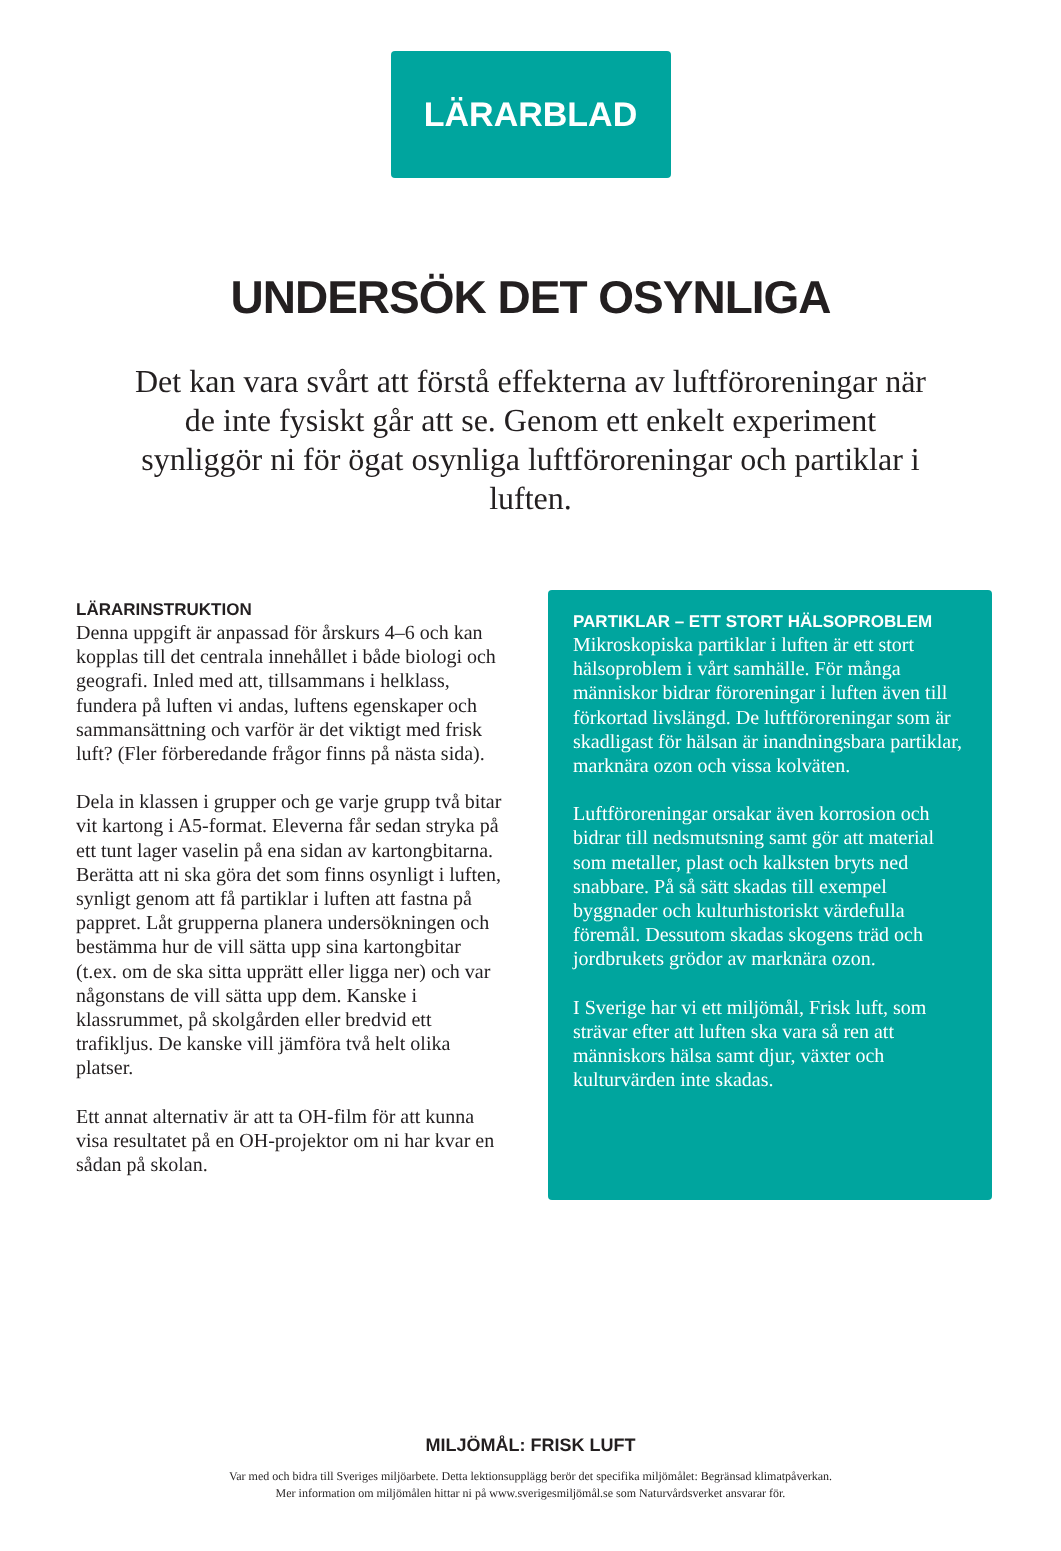LÄRARBLAD
UNDERSÖK DET OSYNLIGA
Det kan vara svårt att förstå effekterna av luftföroreningar när de inte fysiskt går att se. Genom ett enkelt experiment synliggör ni för ögat osynliga luftföroreningar och partiklar i luften.
LÄRARINSTRUKTION
Denna uppgift är anpassad för årskurs 4–6 och kan kopplas till det centrala innehållet i både biologi och geografi. Inled med att, tillsammans i helklass, fundera på luften vi andas, luftens egenskaper och sammansättning och varför är det viktigt med frisk luft? (Fler förberedande frågor finns på nästa sida).
Dela in klassen i grupper och ge varje grupp två bitar vit kartong i A5-format. Eleverna får sedan stryka på ett tunt lager vaselin på ena sidan av kartongbitarna. Berätta att ni ska göra det som finns osynligt i luften, synligt genom att få partiklar i luften att fastna på pappret. Låt grupperna planera undersökningen och bestämma hur de vill sätta upp sina kartongbitar (t.ex. om de ska sitta upprätt eller ligga ner) och var någonstans de vill sätta upp dem. Kanske i klassrummet, på skolgården eller bredvid ett trafikljus. De kanske vill jämföra två helt olika platser.
Ett annat alternativ är att ta OH-film för att kunna visa resultatet på en OH-projektor om ni har kvar en sådan på skolan.
PARTIKLAR – ETT STORT HÄLSOPROBLEM
Mikroskopiska partiklar i luften är ett stort hälsoproblem i vårt samhälle. För många människor bidrar föroreningar i luften även till förkortad livslängd. De luftföroreningar som är skadligast för hälsan är inandningsbara partiklar, marknära ozon och vissa kolväten.
Luftföroreningar orsakar även korrosion och bidrar till nedsmutsning samt gör att material som metaller, plast och kalksten bryts ned snabbare. På så sätt skadas till exempel byggnader och kulturhistoriskt värdefulla föremål. Dessutom skadas skogens träd och jordbrukets grödor av marknära ozon.
I Sverige har vi ett miljömål, Frisk luft, som strävar efter att luften ska vara så ren att människors hälsa samt djur, växter och kulturvärden inte skadas.
MILJÖMÅL: FRISK LUFT
Var med och bidra till Sveriges miljöarbete. Detta lektionsupplägg berör det specifika miljömålet: Begränsad klimatpåverkan.
Mer information om miljömålen hittar ni på www.sverigesmiljömål.se som Naturvårdsverket ansvarar för.